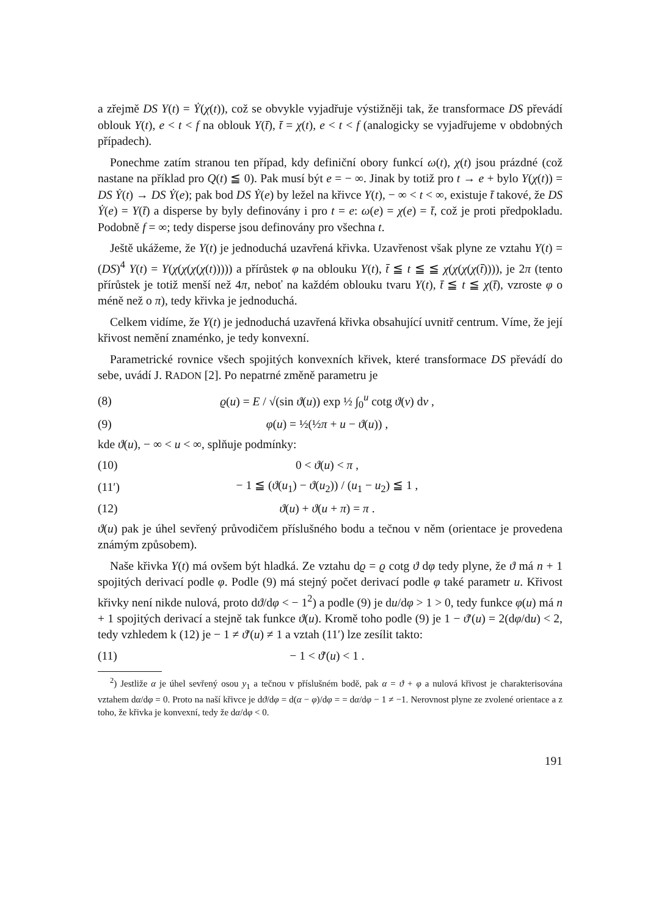a zřejmě DS Y(t) = Ẏ(χ(t)), což se obvykle vyjadřuje výstižněji tak, že transformace DS převádí oblouk Y(t), e < t < f na oblouk Y(t̄), t̄ = χ(t), e < t < f (analogicky se vyjadřujeme v obdobných případech).
Ponechme zatím stranou ten případ, kdy definiční obory funkcí ω(t), χ(t) jsou prázdné (což nastane na příklad pro Q(t) ≦ 0). Pak musí být e = − ∞. Jinak by totiž pro t → e + bylo Y(χ(t)) = DS Ẏ(t) → DS Ẏ(e); pak bod DS Ẏ(e) by ležel na křivce Y(t), − ∞ < t < ∞, existuje t̄ takové, že DS Ẏ(e) = Y(t̄) a disperse by byly definovány i pro t = e: ω(e) = χ(e) = t̄, což je proti předpokladu. Podobně f = ∞; tedy disperse jsou definovány pro všechna t.
Ještě ukážeme, že Y(t) je jednoduchá uzavřená křivka. Uzavřenost však plyne ze vztahu Y(t) = (DS)<sup>4</sup> Y(t) = Y(χ(χ(χ(χ(t))))) a přírůstek φ na oblouku Y(t), t̄ ≦ t ≦ ≦ χ(χ(χ(χ(t̄)))), je 2π (tento přírůstek je totiž menší než 4π, neboť na každém oblouku tvaru Y(t), t̄ ≦ t ≦ χ(t̄), vzroste φ o méně než o π), tedy křivka je jednoduchá.
Celkem vidíme, že Y(t) je jednoduchá uzavřená křivka obsahující uvnitř centrum. Víme, že její křivost nemění znaménko, je tedy konvexní.
Parametrické rovnice všech spojitých konvexních křivek, které transformace DS převádí do sebe, uvádí J. RADON [2]. Po nepatrné změně parametru je
(8) ϱ(u) = E / √(sin ϑ(u)) exp ½ ∫<sub>0</sub><sup>u</sup> cotg ϑ(v) dv ,
(9) φ(u) = ½(½π + u − ϑ(u)) ,
kde ϑ(u), − ∞ < u < ∞, splňuje podmínky:
(10) 0 < ϑ(u) < π ,
(11′) − 1 ≦ (ϑ(u<sub>1</sub>) − ϑ(u<sub>2</sub>)) / (u<sub>1</sub> − u<sub>2</sub>) ≦ 1 ,
(12) ϑ(u) + ϑ(u + π) = π .
ϑ(u) pak je úhel sevřený průvodičem příslušného bodu a tečnou v něm (orientace je provedena známým způsobem).
Naše křivka Y(t) má ovšem být hladká. Ze vztahu dϱ = ϱ cotg ϑ dφ tedy plyne, že ϑ má n + 1 spojitých derivací podle φ. Podle (9) má stejný počet derivací podle φ také parametr u. Křivost křivky není nikde nulová, proto dϑ/dφ < − 1<sup>2</sup>) a podle (9) je du/dφ > 1 > 0, tedy funkce φ(u) má n + 1 spojitých derivací a stejně tak funkce ϑ(u). Kromě toho podle (9) je 1 − ϑ'(u) = 2(dφ/du) < 2, tedy vzhledem k (12) je − 1 ≠ ϑ'(u) ≠ 1 a vztah (11′) lze zesílit takto:
(11) − 1 < ϑ'(u) < 1 .
<sup>2</sup>) Jestliže α je úhel sevřený osou y<sub>1</sub> a tečnou v příslušném bodě, pak α = ϑ + φ a nulová křivost je charakterisována vztahem dα/dφ = 0. Proto na naší křivce je dϑ/dφ = d(α − φ)/dφ = = dα/dφ − 1 ≠ −1. Nerovnost plyne ze zvolené orientace a z toho, že křivka je konvexní, tedy že dα/dφ < 0.
191